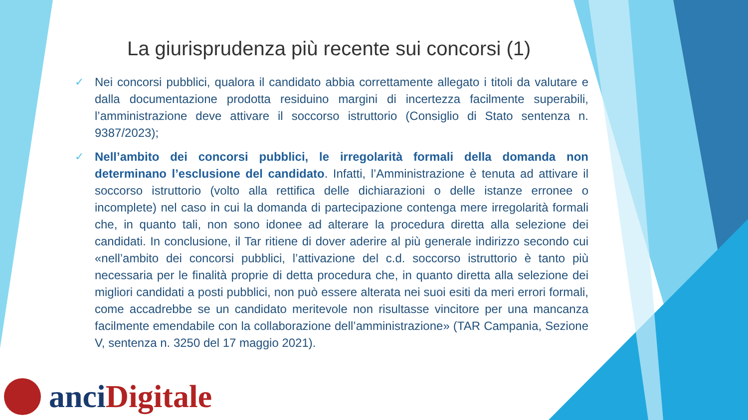La giurisprudenza più recente sui concorsi (1)
✓
Nei concorsi pubblici, qualora il candidato abbia correttamente allegato i titoli da valutare e dalla documentazione prodotta residuino margini di incertezza facilmente superabili, l’amministrazione deve attivare il soccorso istruttorio (Consiglio di Stato sentenza n. 9387/2023);
✓
Nell’ambito dei concorsi pubblici, le irregolarità formali della domanda non determinano l’esclusione del candidato. Infatti, l’Amministrazione è tenuta ad attivare il soccorso istruttorio (volto alla rettifica delle dichiarazioni o delle istanze erronee o incomplete) nel caso in cui la domanda di partecipazione contenga mere irregolarità formali che, in quanto tali, non sono idonee ad alterare la procedura diretta alla selezione dei candidati. In conclusione, il Tar ritiene di dover aderire al più generale indirizzo secondo cui «nell’ambito dei concorsi pubblici, l’attivazione del c.d. soccorso istruttorio è tanto più necessaria per le finalità proprie di detta procedura che, in quanto diretta alla selezione dei migliori candidati a posti pubblici, non può essere alterata nei suoi esiti da meri errori formali, come accadrebbe se un candidato meritevole non risultasse vincitore per una mancanza facilmente emendabile con la collaborazione dell’amministrazione» (TAR Campania, Sezione V, sentenza n. 3250 del 17 maggio 2021).
anci Digitale